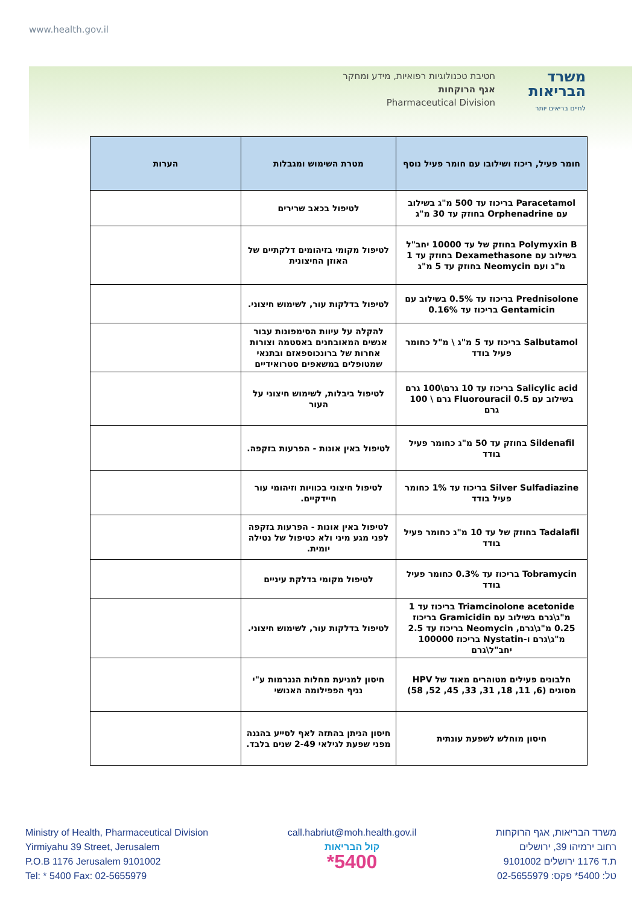www.health.gov.il
חטיבת טכנולוגיות רפואיות, מידע ומחקר
אגף הרוקחות
Pharmaceutical Division
משרד
הבריאות
לחיים בריאים יותר
| חומר פעיל, ריכוז ושילובו עם חומר פעיל נוסף | מטרת השימוש ומגבלות | הערות |
| --- | --- | --- |
| Paracetamol בריכוז עד 500 מ"ג בשילוב עם Orphenadrine בחוזק עד 30 מ"ג | לטיפול בכאב שרירים | |
| Polymyxin B בחוזק של עד 10000 יחב"ל בשילוב עם Dexamethasone בחוזק עד 1 מ"ג ועם Neomycin בחוזק עד 5 מ"ג | לטיפול מקומי בזיהומים דלקתיים של האוזן החיצונית | |
| Prednisolone בריכוז עד 0.5% בשילוב עם Gentamicin בריכוז עד 0.16% | לטיפול בדלקות עור, לשימוש חיצוני. | |
| Salbutamol בריכוז עד 5 מ"ג \ מ"ל כחומר פעיל בודד | להקלה על עיוות הסימפונות עבור אנשים המאובחנים באסטמה וצורות אחרות של ברונכוספאזם ובתנאי שמטופלים במשאפים סטרואידיים | |
| Salicylic acid בריכוז עד 10 גרם\100 גרם בשילוב עם Fluorouracil 0.5 גרם \ 100 גרם | לטיפול ביבלות, לשימוש חיצוני על העור | |
| Sildenafil בחוזק עד 50 מ"ג כחומר פעיל בודד | לטיפול באין אונות - הפרעות בזקפה. | |
| Silver Sulfadiazine בריכוז עד 1% כחומר פעיל בודד | לטיפול חיצוני בכוויות וזיהומי עור חיידקיים. | |
| Tadalafil בחוזק של עד 10 מ"ג כחומר פעיל בודד | לטיפול באין אונות - הפרעות בזקפה לפני מגע מיני ולא כטיפול של נטילה יומית. | |
| Tobramycin בריכוז עד 0.3% כחומר פעיל בודד | לטיפול מקומי בדלקת עיניים | |
| Triamcinolone acetonide בריכוז עד 1 מ"ג\גרם בשילוב עם Gramicidin בריכוז 0.25 מ"ג\גרם, Neomycin בריכוז עד 2.5 מ"ג\גרם ו-Nystatin בריכוז 100000 יחב"ל\גרם | לטיפול בדלקות עור, לשימוש חיצוני. | |
| חלבונים פעילים מטוהרים מאוד של HPV מסוגים (6, 11, 18, 31, 33, 45, 52, 58) | חיסון למניעת מחלות הנגרמות ע"י נגיף הפפילומה האנושי | |
| חיסון מוחלש לשפעת עונתית | חיסון הניתן בהתזה לאף לסייע בהגנה מפני שפעת לגילאי 2-49 שנים בלבד. | |
Ministry of Health, Pharmaceutical Division
Yirmiyahu 39 Street, Jerusalem
P.O.B 1176 Jerusalem 9101002
Tel: * 5400 Fax: 02-5655979
call.habriut@moh.health.gov.il
קול הבריאות
*5400
משרד הבריאות, אגף הרוקחות
רחוב ירמיהו 39, ירושלים
ת.ד 1176 ירושלים 9101002
טל: 5400* פקס: 02-5655979